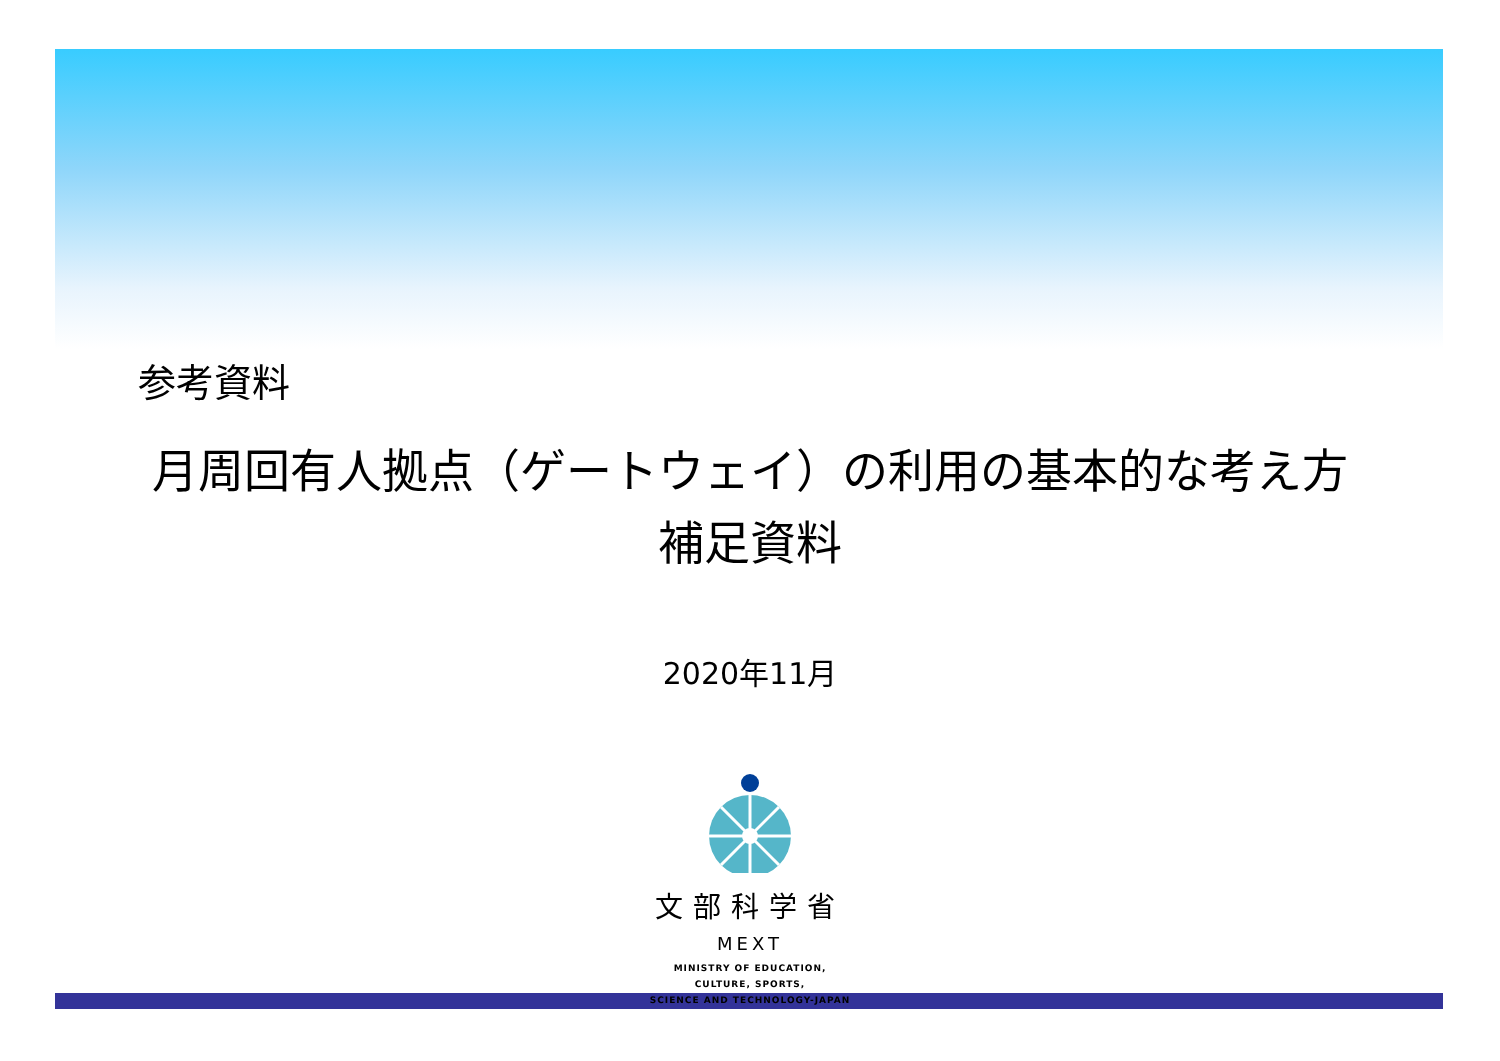参考資料
月周回有人拠点（ゲートウェイ）の利用の基本的な考え方
補足資料
2020年11月
文部科学省
MEXT
MINISTRY OF EDUCATION,
CULTURE, SPORTS,
SCIENCE AND TECHNOLOGY-JAPAN